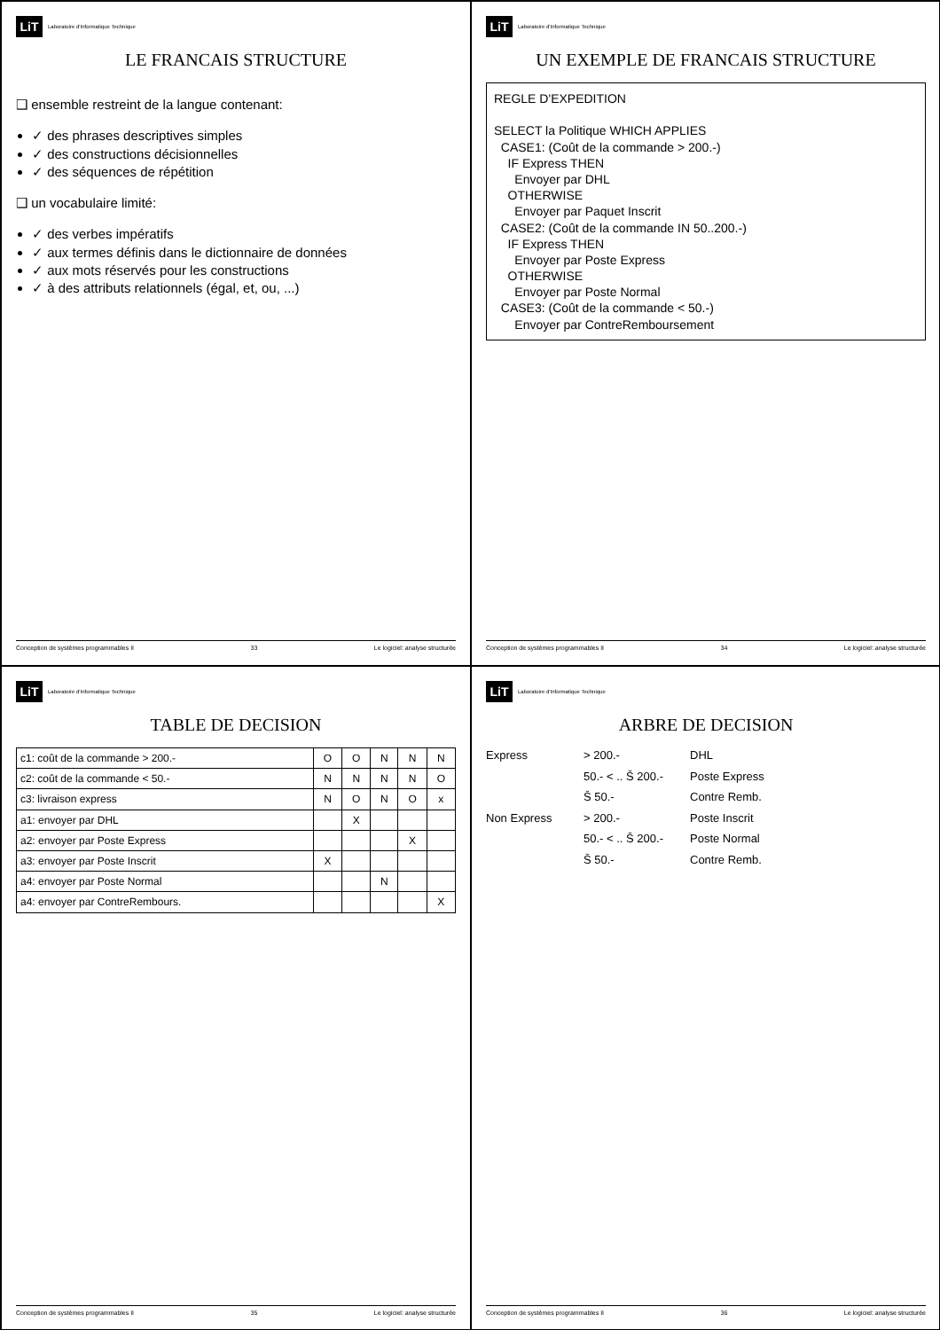LiT Laboratoire d'Informatique Technique
LE FRANCAIS STRUCTURE
❑ ensemble restreint de la langue contenant:
✓ des phrases descriptives simples
✓ des constructions décisionnelles
✓ des séquences de répétition
❑ un vocabulaire limité:
✓ des verbes impératifs
✓ aux termes définis dans le dictionnaire de données
✓ aux mots réservés pour les constructions
✓ à des attributs relationnels (égal, et, ou, ...)
Conception de systèmes programmables II 33 Le logiciel: analyse structurée
LiT Laboratoire d'Informatique Technique
UN EXEMPLE DE FRANCAIS STRUCTURE
REGLE D'EXPEDITION SELECT la Politique WHICH APPLIES CASE1: (Coût de la commande > 200.-) IF Express THEN Envoyer par DHL OTHERWISE Envoyer par Paquet Inscrit CASE2: (Coût de la commande IN 50..200.-) IF Express THEN Envoyer par Poste Express OTHERWISE Envoyer par Poste Normal CASE3: (Coût de la commande < 50.-) Envoyer par ContreRemboursement
Conception de systèmes programmables II 34 Le logiciel: analyse structurée
LiT Laboratoire d'Informatique Technique
TABLE DE DECISION
| c1: coût de la commande > 200.- | O | O | N | N | N |
| c2: coût de la commande < 50.- | N | N | N | N | O |
| c3: livraison express | N | O | N | O | x |
| a1: envoyer par DHL | | X | | | |
| a2: envoyer par Poste Express | | | | X | |
| a3: envoyer par Poste Inscrit | X | | | | |
| a4: envoyer par Poste Normal | | | N | | |
| a4: envoyer par ContreRembours. | | | | | X |
Conception de systèmes programmables II 35 Le logiciel: analyse structurée
LiT Laboratoire d'Informatique Technique
ARBRE DE DECISION
Express
> 200.-
DHL
50.- < .. Š 200.-
Poste Express
Š 50.-
Contre Remb.
Non Express
> 200.-
Poste Inscrit
50.- < .. Š 200.-
Poste Normal
Š 50.-
Contre Remb.
Conception de systèmes programmables II 36 Le logiciel: analyse structurée